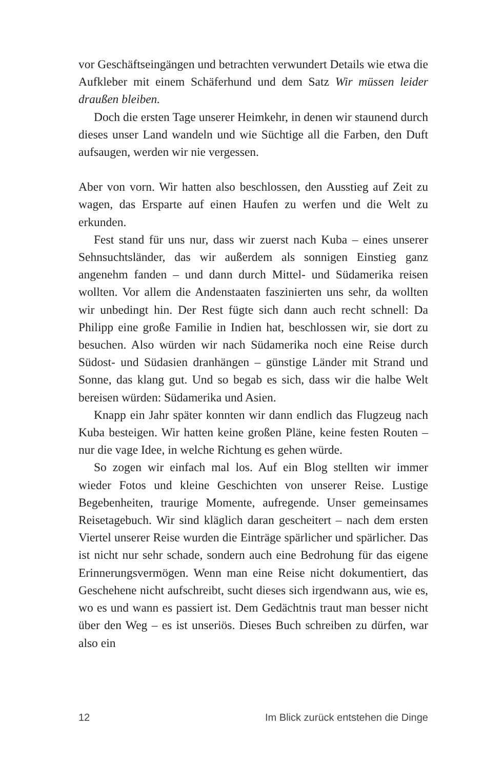vor Geschäftseingängen und betrachten verwundert Details wie etwa die Aufkleber mit einem Schäferhund und dem Satz Wir müssen leider draußen bleiben.
Doch die ersten Tage unserer Heimkehr, in denen wir staunend durch dieses unser Land wandeln und wie Süchtige all die Farben, den Duft aufsaugen, werden wir nie vergessen.
Aber von vorn. Wir hatten also beschlossen, den Ausstieg auf Zeit zu wagen, das Ersparte auf einen Haufen zu werfen und die Welt zu erkunden.
Fest stand für uns nur, dass wir zuerst nach Kuba – eines unserer Sehnsuchtsländer, das wir außerdem als sonnigen Einstieg ganz angenehm fanden – und dann durch Mittel- und Südamerika reisen wollten. Vor allem die Andenstaaten faszinierten uns sehr, da wollten wir unbedingt hin. Der Rest fügte sich dann auch recht schnell: Da Philipp eine große Familie in Indien hat, beschlossen wir, sie dort zu besuchen. Also würden wir nach Südamerika noch eine Reise durch Südost- und Südasien dranhängen – günstige Länder mit Strand und Sonne, das klang gut. Und so begab es sich, dass wir die halbe Welt bereisen würden: Südamerika und Asien.
Knapp ein Jahr später konnten wir dann endlich das Flugzeug nach Kuba besteigen. Wir hatten keine großen Pläne, keine festen Routen – nur die vage Idee, in welche Richtung es gehen würde.
So zogen wir einfach mal los. Auf ein Blog stellten wir immer wieder Fotos und kleine Geschichten von unserer Reise. Lustige Begebenheiten, traurige Momente, aufregende. Unser gemeinsames Reisetagebuch. Wir sind kläglich daran gescheitert – nach dem ersten Viertel unserer Reise wurden die Einträge spärlicher und spärlicher. Das ist nicht nur sehr schade, sondern auch eine Bedrohung für das eigene Erinnerungsvermögen. Wenn man eine Reise nicht dokumentiert, das Geschehene nicht aufschreibt, sucht dieses sich irgendwann aus, wie es, wo es und wann es passiert ist. Dem Gedächtnis traut man besser nicht über den Weg – es ist unseriös. Dieses Buch schreiben zu dürfen, war also ein
12 Im Blick zurück entstehen die Dinge